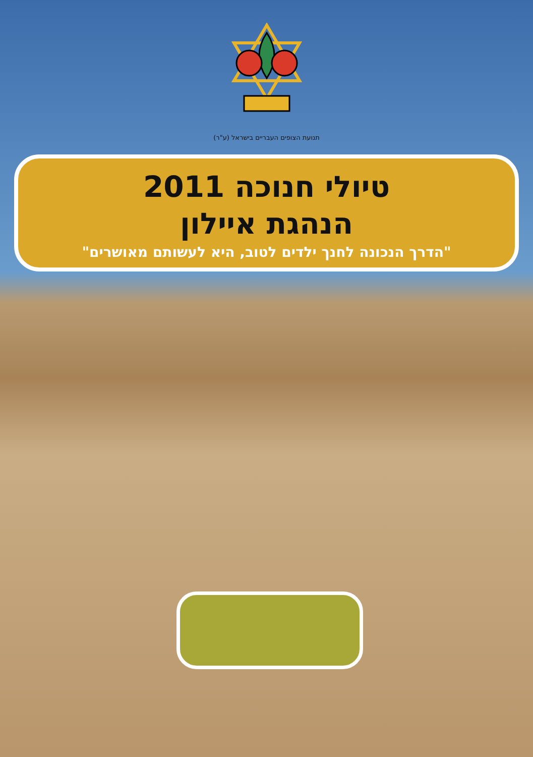תנועת הצופים העבריים בישראל (ע"ר)
טיולי חנוכה 2011
הנהגת איילון
"הדרך הנכונה לחנך ילדים לטוב, היא לעשותם מאושרים"